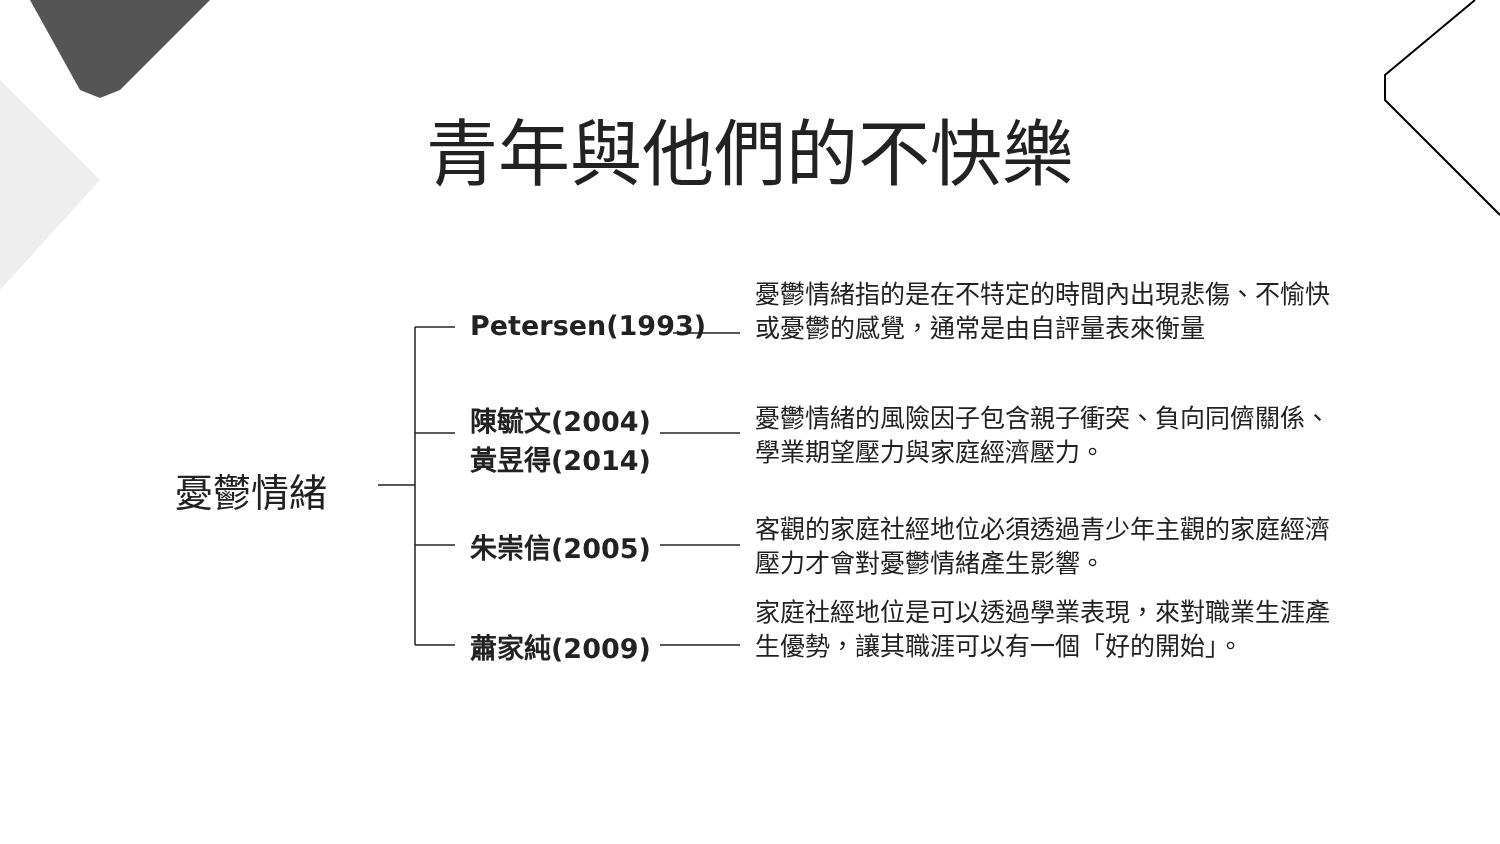青年與他們的不快樂
憂鬱情緒
Petersen(1993)
憂鬱情緒指的是在不特定的時間內出現悲傷、不愉快或憂鬱的感覺，通常是由自評量表來衡量
陳毓文(2004)
黃昱得(2014)
憂鬱情緒的風險因子包含親子衝突、負向同儕關係、學業期望壓力與家庭經濟壓力。
朱崇信(2005)
客觀的家庭社經地位必須透過青少年主觀的家庭經濟壓力才會對憂鬱情緒產生影響。
蕭家純(2009)
家庭社經地位是可以透過學業表現，來對職業生涯產生優勢，讓其職涯可以有一個「好的開始」。